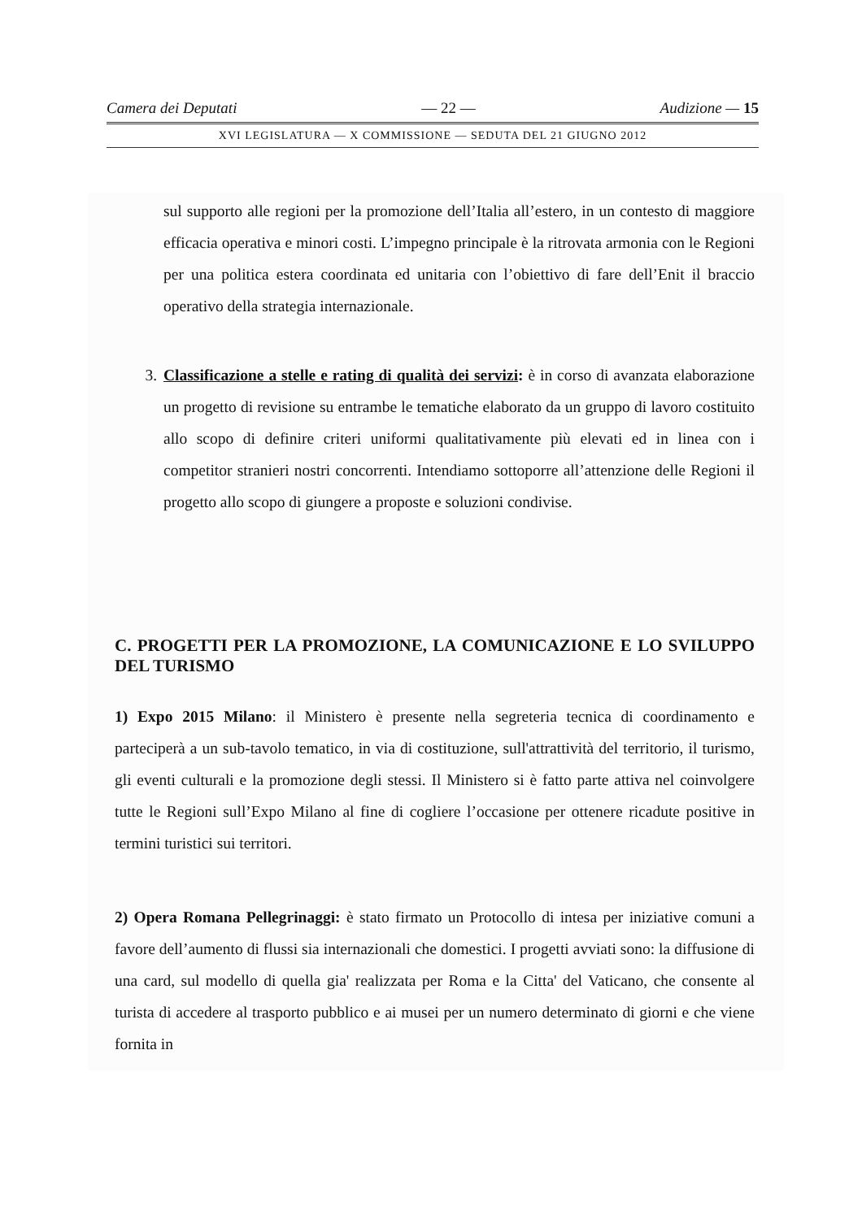Camera dei Deputati — 22 — Audizione — 15
XVI LEGISLATURA — X COMMISSIONE — SEDUTA DEL 21 GIUGNO 2012
sul supporto alle regioni per la promozione dell’Italia all’estero, in un contesto di maggiore efficacia operativa e minori costi. L’impegno principale è la ritrovata armonia con le Regioni per una politica estera coordinata ed unitaria con l’obiettivo di fare dell’Enit il braccio operativo della strategia internazionale.
3. Classificazione a stelle e rating di qualità dei servizi: è in corso di avanzata elaborazione un progetto di revisione su entrambe le tematiche elaborato da un gruppo di lavoro costituito allo scopo di definire criteri uniformi qualitativamente più elevati ed in linea con i competitor stranieri nostri concorrenti. Intendiamo sottoporre all’attenzione delle Regioni il progetto allo scopo di giungere a proposte e soluzioni condivise.
C. PROGETTI PER LA PROMOZIONE, LA COMUNICAZIONE E LO SVILUPPO DEL TURISMO
1) Expo 2015 Milano: il Ministero è presente nella segreteria tecnica di coordinamento e parteciperà a un sub-tavolo tematico, in via di costituzione, sull'attrattività del territorio, il turismo, gli eventi culturali e la promozione degli stessi. Il Ministero si è fatto parte attiva nel coinvolgere tutte le Regioni sull’Expo Milano al fine di cogliere l’occasione per ottenere ricadute positive in termini turistici sui territori.
2) Opera Romana Pellegrinaggi: è stato firmato un Protocollo di intesa per iniziative comuni a favore dell’aumento di flussi sia internazionali che domestici. I progetti avviati sono: la diffusione di una card, sul modello di quella gia' realizzata per Roma e la Citta' del Vaticano, che consente al turista di accedere al trasporto pubblico e ai musei per un numero determinato di giorni e che viene fornita in